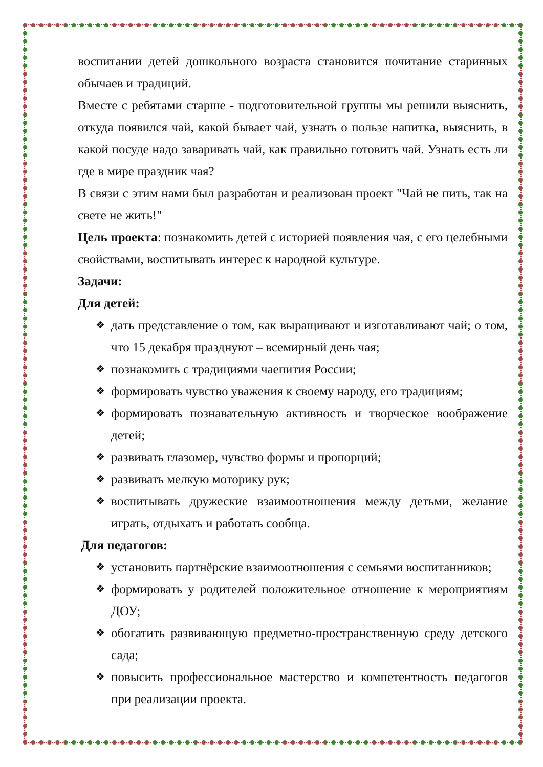воспитании детей дошкольного возраста становится почитание старинных обычаев и традиций.
Вместе с ребятами старше - подготовительной группы мы решили выяснить, откуда появился чай, какой бывает чай, узнать о пользе напитка, выяснить, в какой посуде надо заваривать чай, как правильно готовить чай. Узнать есть ли где в мире праздник чая?
В связи с этим нами был разработан и реализован проект "Чай не пить, так на свете не жить!"
Цель проекта: познакомить детей с историей появления чая, с его целебными свойствами, воспитывать интерес к народной культуре.
Задачи:
Для детей:
❖ дать представление о том, как выращивают и изготавливают чай; о том, что 15 декабря празднуют – всемирный день чая;
❖ познакомить с традициями чаепития России;
❖ формировать чувство уважения к своему народу, его традициям;
❖ формировать познавательную активность и творческое воображение детей;
❖ развивать глазомер, чувство формы и пропорций;
❖ развивать мелкую моторику рук;
❖ воспитывать дружеские взаимоотношения между детьми, желание играть, отдыхать и работать сообща.
Для педагогов:
❖ установить партнёрские взаимоотношения с семьями воспитанников;
❖ формировать у родителей положительное отношение к мероприятиям ДОУ;
❖ обогатить развивающую предметно-пространственную среду детского сада;
❖ повысить профессиональное мастерство и компетентность педагогов при реализации проекта.